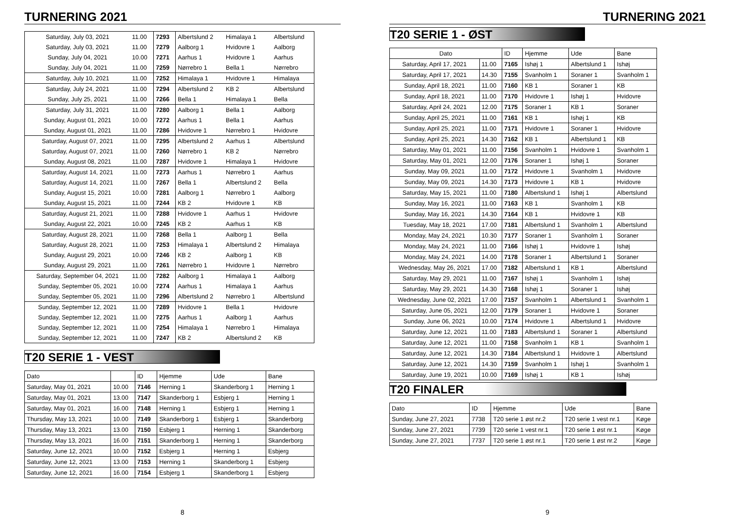TURNERING 2021
| Saturday, July 03, 2021 | 11.00 | 7293 | Albertslund 2 | Himalaya 1 | Albertslund |
| Saturday, July 03, 2021 | 11.00 | 7279 | Aalborg 1 | Hvidovre 1 | Aalborg |
| Sunday, July 04, 2021 | 10.00 | 7271 | Aarhus 1 | Hvidovre 1 | Aarhus |
| Sunday, July 04, 2021 | 11.00 | 7259 | Nørrebro 1 | Bella 1 | Nørrebro |
| Saturday, July 10, 2021 | 11.00 | 7252 | Himalaya 1 | Hvidovre 1 | Himalaya |
| Saturday, July 24, 2021 | 11.00 | 7294 | Albertslund 2 | KB 2 | Albertslund |
| Sunday, July 25, 2021 | 11.00 | 7266 | Bella 1 | Himalaya 1 | Bella |
| Saturday, July 31, 2021 | 11.00 | 7280 | Aalborg 1 | Bella 1 | Aalborg |
| Sunday, August 01, 2021 | 10.00 | 7272 | Aarhus 1 | Bella 1 | Aarhus |
| Sunday, August 01, 2021 | 11.00 | 7286 | Hvidovre 1 | Nørrebro 1 | Hvidovre |
| Saturday, August 07, 2021 | 11.00 | 7295 | Albertslund 2 | Aarhus 1 | Albertslund |
| Saturday, August 07, 2021 | 11.00 | 7260 | Nørrebro 1 | KB 2 | Nørrebro |
| Sunday, August 08, 2021 | 11.00 | 7287 | Hvidovre 1 | Himalaya 1 | Hvidovre |
| Saturday, August 14, 2021 | 11.00 | 7273 | Aarhus 1 | Nørrebro 1 | Aarhus |
| Saturday, August 14, 2021 | 11.00 | 7267 | Bella 1 | Albertslund 2 | Bella |
| Sunday, August 15, 2021 | 10.00 | 7281 | Aalborg 1 | Nørrebro 1 | Aalborg |
| Sunday, August 15, 2021 | 11.00 | 7244 | KB 2 | Hvidovre 1 | KB |
| Saturday, August 21, 2021 | 11.00 | 7288 | Hvidovre 1 | Aarhus 1 | Hvidovre |
| Sunday, August 22, 2021 | 10.00 | 7245 | KB 2 | Aarhus 1 | KB |
| Saturday, August 28, 2021 | 11.00 | 7268 | Bella 1 | Aalborg 1 | Bella |
| Saturday, August 28, 2021 | 11.00 | 7253 | Himalaya 1 | Albertslund 2 | Himalaya |
| Sunday, August 29, 2021 | 10.00 | 7246 | KB 2 | Aalborg 1 | KB |
| Sunday, August 29, 2021 | 11.00 | 7261 | Nørrebro 1 | Hvidovre 1 | Nørrebro |
| Saturday, September 04, 2021 | 11.00 | 7282 | Aalborg 1 | Himalaya 1 | Aalborg |
| Sunday, September 05, 2021 | 10.00 | 7274 | Aarhus 1 | Himalaya 1 | Aarhus |
| Sunday, September 05, 2021 | 11.00 | 7296 | Albertslund 2 | Nørrebro 1 | Albertslund |
| Sunday, September 12, 2021 | 11.00 | 7289 | Hvidovre 1 | Bella 1 | Hvidovre |
| Sunday, September 12, 2021 | 11.00 | 7275 | Aarhus 1 | Aalborg 1 | Aarhus |
| Sunday, September 12, 2021 | 11.00 | 7254 | Himalaya 1 | Nørrebro 1 | Himalaya |
| Sunday, September 12, 2021 | 11.00 | 7247 | KB 2 | Albertslund 2 | KB |
T20 SERIE 1 - VEST
| Dato | | ID | Hjemme | Ude | Bane |
| --- | --- | --- | --- | --- | --- |
| Saturday, May 01, 2021 | 10.00 | 7146 | Herning 1 | Skanderborg 1 | Herning 1 |
| Saturday, May 01, 2021 | 13.00 | 7147 | Skanderborg 1 | Esbjerg 1 | Herning 1 |
| Saturday, May 01, 2021 | 16.00 | 7148 | Herning 1 | Esbjerg 1 | Herning 1 |
| Thursday, May 13, 2021 | 10.00 | 7149 | Skanderborg 1 | Esbjerg 1 | Skanderborg |
| Thursday, May 13, 2021 | 13.00 | 7150 | Esbjerg 1 | Herning 1 | Skanderborg |
| Thursday, May 13, 2021 | 16.00 | 7151 | Skanderborg 1 | Herning 1 | Skanderborg |
| Saturday, June 12, 2021 | 10.00 | 7152 | Esbjerg 1 | Herning 1 | Esbjerg |
| Saturday, June 12, 2021 | 13.00 | 7153 | Herning 1 | Skanderborg 1 | Esbjerg |
| Saturday, June 12, 2021 | 16.00 | 7154 | Esbjerg 1 | Skanderborg 1 | Esbjerg |
8
TURNERING 2021
T20 SERIE 1 - ØST
| Dato | | ID | Hjemme | Ude | Bane |
| --- | --- | --- | --- | --- | --- |
| Saturday, April 17, 2021 | 11.00 | 7165 | Ishøj 1 | Albertslund 1 | Ishøj |
| Saturday, April 17, 2021 | 14.30 | 7155 | Svanholm 1 | Soraner 1 | Svanholm 1 |
| Sunday, April 18, 2021 | 11.00 | 7160 | KB 1 | Soraner 1 | KB |
| Sunday, April 18, 2021 | 11.00 | 7170 | Hvidovre 1 | Ishøj 1 | Hvidovre |
| Saturday, April 24, 2021 | 12.00 | 7175 | Soraner 1 | KB 1 | Soraner |
| Sunday, April 25, 2021 | 11.00 | 7161 | KB 1 | Ishøj 1 | KB |
| Sunday, April 25, 2021 | 11.00 | 7171 | Hvidovre 1 | Soraner 1 | Hvidovre |
| Sunday, April 25, 2021 | 14.30 | 7162 | KB 1 | Albertslund 1 | KB |
| Saturday, May 01, 2021 | 11.00 | 7156 | Svanholm 1 | Hvidovre 1 | Svanholm 1 |
| Saturday, May 01, 2021 | 12.00 | 7176 | Soraner 1 | Ishøj 1 | Soraner |
| Sunday, May 09, 2021 | 11.00 | 7172 | Hvidovre 1 | Svanholm 1 | Hvidovre |
| Sunday, May 09, 2021 | 14.30 | 7173 | Hvidovre 1 | KB 1 | Hvidovre |
| Saturday, May 15, 2021 | 11.00 | 7180 | Albertslund 1 | Ishøj 1 | Albertslund |
| Sunday, May 16, 2021 | 11.00 | 7163 | KB 1 | Svanholm 1 | KB |
| Sunday, May 16, 2021 | 14.30 | 7164 | KB 1 | Hvidovre 1 | KB |
| Tuesday, May 18, 2021 | 17.00 | 7181 | Albertslund 1 | Svanholm 1 | Albertslund |
| Monday, May 24, 2021 | 10.30 | 7177 | Soraner 1 | Svanholm 1 | Soraner |
| Monday, May 24, 2021 | 11.00 | 7166 | Ishøj 1 | Hvidovre 1 | Ishøj |
| Monday, May 24, 2021 | 14.00 | 7178 | Soraner 1 | Albertslund 1 | Soraner |
| Wednesday, May 26, 2021 | 17.00 | 7182 | Albertslund 1 | KB 1 | Albertslund |
| Saturday, May 29, 2021 | 11.00 | 7167 | Ishøj 1 | Svanholm 1 | Ishøj |
| Saturday, May 29, 2021 | 14.30 | 7168 | Ishøj 1 | Soraner 1 | Ishøj |
| Wednesday, June 02, 2021 | 17.00 | 7157 | Svanholm 1 | Albertslund 1 | Svanholm 1 |
| Saturday, June 05, 2021 | 12.00 | 7179 | Soraner 1 | Hvidovre 1 | Soraner |
| Sunday, June 06, 2021 | 10.00 | 7174 | Hvidovre 1 | Albertslund 1 | Hvidovre |
| Saturday, June 12, 2021 | 11.00 | 7183 | Albertslund 1 | Soraner 1 | Albertslund |
| Saturday, June 12, 2021 | 11.00 | 7158 | Svanholm 1 | KB 1 | Svanholm 1 |
| Saturday, June 12, 2021 | 14.30 | 7184 | Albertslund 1 | Hvidovre 1 | Albertslund |
| Saturday, June 12, 2021 | 14.30 | 7159 | Svanholm 1 | Ishøj 1 | Svanholm 1 |
| Saturday, June 19, 2021 | 10.00 | 7169 | Ishøj 1 | KB 1 | Ishøj |
T20 FINALER
| Dato | ID | Hjemme | Ude | Bane |
| --- | --- | --- | --- | --- |
| Sunday, June 27, 2021 | 7738 | T20 serie 1 øst nr.2 | T20 serie 1 vest nr.1 | Køge |
| Sunday, June 27, 2021 | 7739 | T20 serie 1 vest nr.1 | T20 serie 1 øst nr.1 | Køge |
| Sunday, June 27, 2021 | 7737 | T20 serie 1 øst nr.1 | T20 serie 1 øst nr.2 | Køge |
9